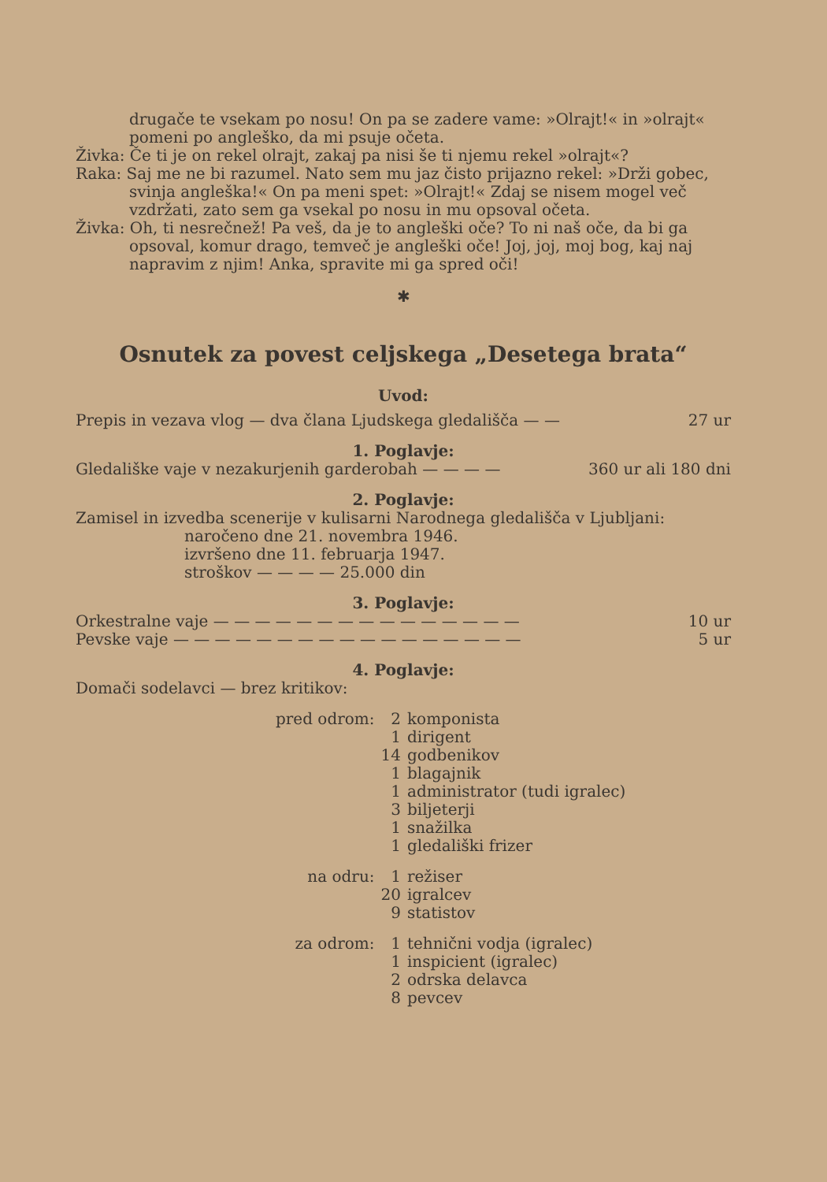drugače te vsekam po nosu! On pa se zadere vame: »Olrajt!« in »olrajt« pomeni po angleško, da mi psuje očeta.
Živka: Če ti je on rekel olrajt, zakaj pa nisi še ti njemu rekel »olrajt«?
Raka: Saj me ne bi razumel. Nato sem mu jaz čisto prijazno rekel: »Drži gobec, svinja angleška!« On pa meni spet: »Olrajt!« Zdaj se nisem mogel več vzdržati, zato sem ga vsekal po nosu in mu opsoval očeta.
Živka: Oh, ti nesrečnež! Pa veš, da je to angleški oče? To ni naš oče, da bi ga opsoval, komur drago, temveč je angleški oče! Joj, joj, moj bog, kaj naj napravim z njim! Anka, spravite mi ga spred oči!
✱
Osnutek za povest celjskega „Desetega brata“
Uvod:
Prepis in vezava vlog — dva člana Ljudskega gledališča — — 27 ur
1. Poglavje:
Gledališke vaje v nezakurjenih garderobah — — — — 360 ur ali 180 dni
2. Poglavje:
Zamisel in izvedba scenerije v kulisarni Narodnega gledališča v Ljubljani:
naročeno dne 21. novembra 1946.
izvršeno dne 11. februarja 1947.
stroškov — — — — 25.000 din
3. Poglavje:
Orkestralne vaje — — — — — — — — — — — — — — — 10 ur
Pevske vaje — — — — — — — — — — — — — — — — — 5 ur
4. Poglavje:
Domači sodelavci — brez kritikov:
| pred odrom: | 2 | komponista |
| | 1 | dirigent |
| | 14 | godbenikov |
| | 1 | blagajnik |
| | 1 | administrator (tudi igralec) |
| | 3 | biljeterji |
| | 1 | snažilka |
| | 1 | gledališki frizer |
| na odru: | 1 | režiser |
| | 20 | igralcev |
| | 9 | statistov |
| za odrom: | 1 | tehnični vodja (igralec) |
| | 1 | inspicient (igralec) |
| | 2 | odrska delavca |
| | 8 | pevcev |